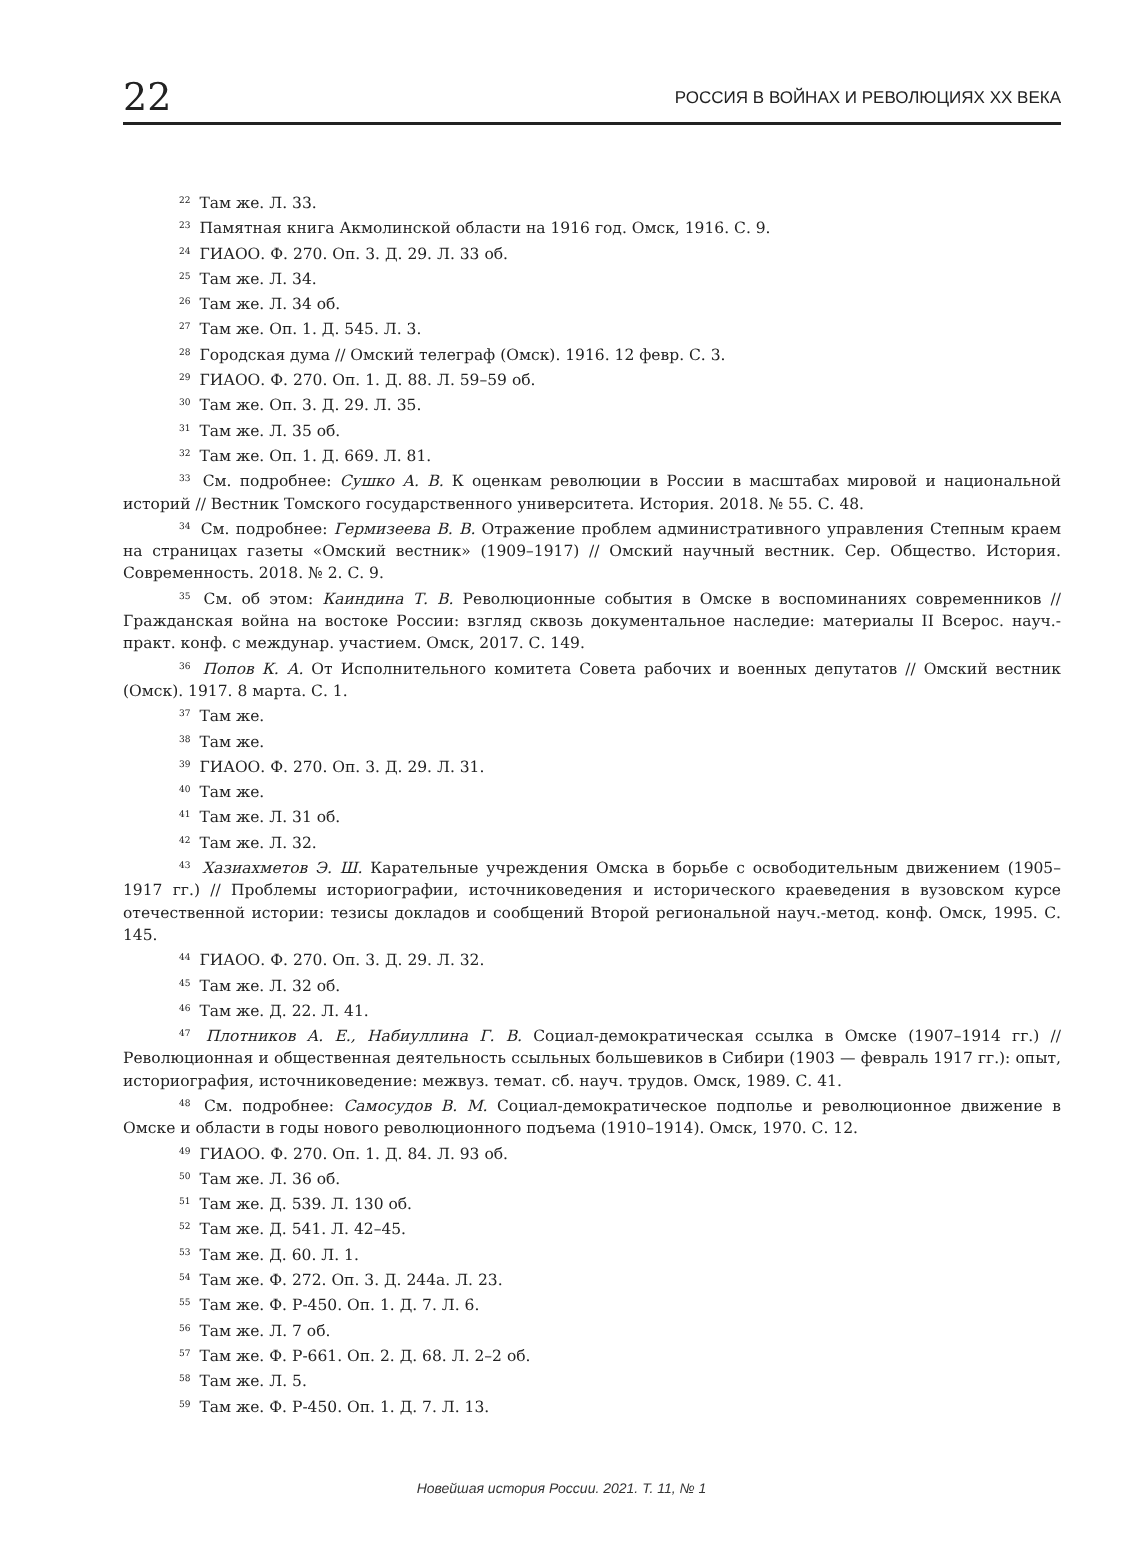22 РОССИЯ В ВОЙНАХ И РЕВОЛЮЦИЯХ XX ВЕКА
<sup>22</sup> Там же. Л. 33.
<sup>23</sup> Памятная книга Акмолинской области на 1916 год. Омск, 1916. С. 9.
<sup>24</sup> ГИАОО. Ф. 270. Оп. 3. Д. 29. Л. 33 об.
<sup>25</sup> Там же. Л. 34.
<sup>26</sup> Там же. Л. 34 об.
<sup>27</sup> Там же. Оп. 1. Д. 545. Л. 3.
<sup>28</sup> Городская дума // Омский телеграф (Омск). 1916. 12 февр. С. 3.
<sup>29</sup> ГИАОО. Ф. 270. Оп. 1. Д. 88. Л. 59–59 об.
<sup>30</sup> Там же. Оп. 3. Д. 29. Л. 35.
<sup>31</sup> Там же. Л. 35 об.
<sup>32</sup> Там же. Оп. 1. Д. 669. Л. 81.
<sup>33</sup> См. подробнее: Сушко А. В. К оценкам революции в России в масштабах мировой и национальной историй // Вестник Томского государственного университета. История. 2018. № 55. С. 48.
<sup>34</sup> См. подробнее: Гермизеева В. В. Отражение проблем административного управления Степным краем на страницах газеты «Омский вестник» (1909–1917) // Омский научный вестник. Сер. Общество. История. Современность. 2018. № 2. С. 9.
<sup>35</sup> См. об этом: Каиндина Т. В. Революционные события в Омске в воспоминаниях современников // Гражданская война на востоке России: взгляд сквозь документальное наследие: материалы II Всерос. науч.-практ. конф. с междунар. участием. Омск, 2017. С. 149.
<sup>36</sup> Попов К. А. От Исполнительного комитета Совета рабочих и военных депутатов // Омский вестник (Омск). 1917. 8 марта. С. 1.
<sup>37</sup> Там же.
<sup>38</sup> Там же.
<sup>39</sup> ГИАОО. Ф. 270. Оп. 3. Д. 29. Л. 31.
<sup>40</sup> Там же.
<sup>41</sup> Там же. Л. 31 об.
<sup>42</sup> Там же. Л. 32.
<sup>43</sup> Хазиахметов Э. Ш. Карательные учреждения Омска в борьбе с освободительным движением (1905–1917 гг.) // Проблемы историографии, источниковедения и исторического краеведения в вузовском курсе отечественной истории: тезисы докладов и сообщений Второй региональной науч.-метод. конф. Омск, 1995. С. 145.
<sup>44</sup> ГИАОО. Ф. 270. Оп. 3. Д. 29. Л. 32.
<sup>45</sup> Там же. Л. 32 об.
<sup>46</sup> Там же. Д. 22. Л. 41.
<sup>47</sup> Плотников А. Е., Набиуллина Г. В. Социал-демократическая ссылка в Омске (1907–1914 гг.) // Революционная и общественная деятельность ссыльных большевиков в Сибири (1903 — февраль 1917 гг.): опыт, историография, источниковедение: межвуз. темат. сб. науч. трудов. Омск, 1989. С. 41.
<sup>48</sup> См. подробнее: Самосудов В. М. Социал-демократическое подполье и революционное движение в Омске и области в годы нового революционного подъема (1910–1914). Омск, 1970. С. 12.
<sup>49</sup> ГИАОО. Ф. 270. Оп. 1. Д. 84. Л. 93 об.
<sup>50</sup> Там же. Л. 36 об.
<sup>51</sup> Там же. Д. 539. Л. 130 об.
<sup>52</sup> Там же. Д. 541. Л. 42–45.
<sup>53</sup> Там же. Д. 60. Л. 1.
<sup>54</sup> Там же. Ф. 272. Оп. 3. Д. 244а. Л. 23.
<sup>55</sup> Там же. Ф. Р-450. Оп. 1. Д. 7. Л. 6.
<sup>56</sup> Там же. Л. 7 об.
<sup>57</sup> Там же. Ф. Р-661. Оп. 2. Д. 68. Л. 2–2 об.
<sup>58</sup> Там же. Л. 5.
<sup>59</sup> Там же. Ф. Р-450. Оп. 1. Д. 7. Л. 13.
Новейшая история России. 2021. Т. 11, № 1